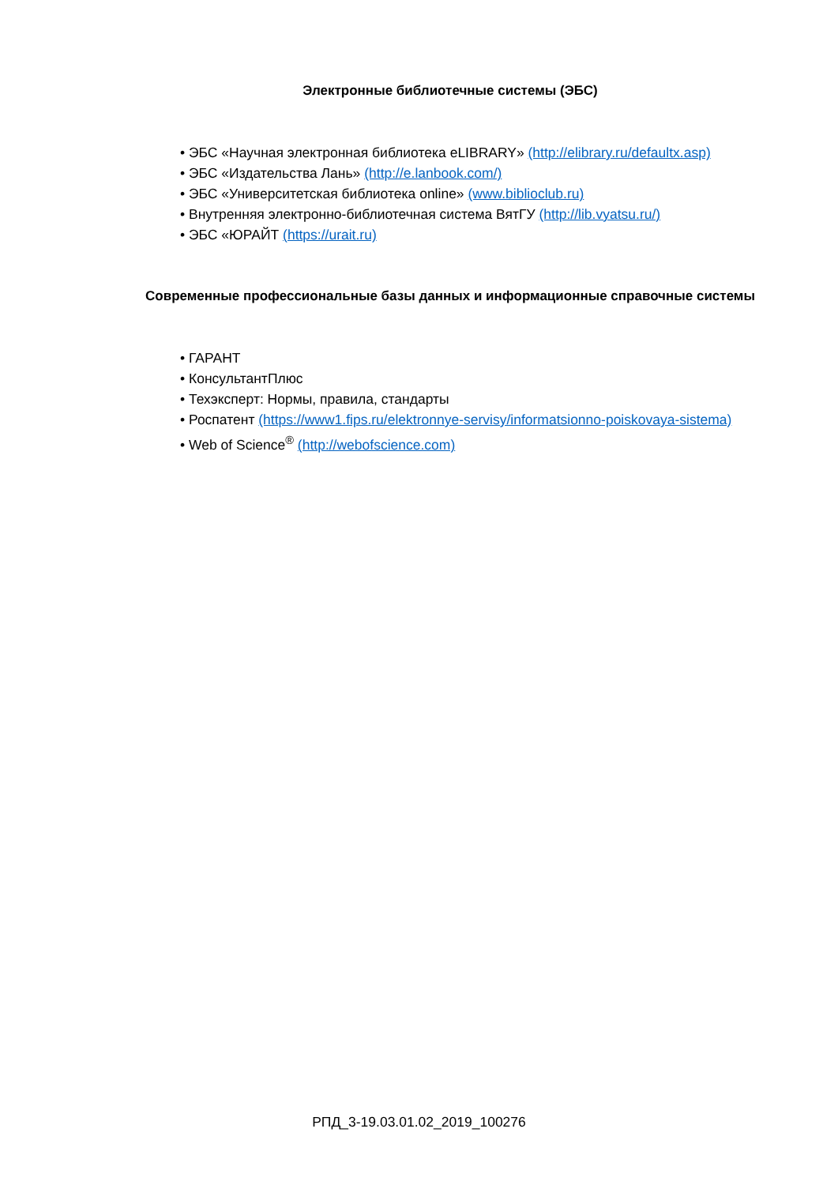Электронные библиотечные системы (ЭБС)
• ЭБС «Научная электронная библиотека eLIBRARY» (http://elibrary.ru/defaultx.asp)
• ЭБС «Издательства Лань» (http://e.lanbook.com/)
• ЭБС «Университетская библиотека online» (www.biblioclub.ru)
• Внутренняя электронно-библиотечная система ВятГУ (http://lib.vyatsu.ru/)
• ЭБС «ЮРАЙТ (https://urait.ru)
Современные профессиональные базы данных и информационные справочные системы
• ГАРАНТ
• КонсультантПлюс
• Техэксперт: Нормы, правила, стандарты
• Роспатент (https://www1.fips.ru/elektronnye-servisy/informatsionno-poiskovaya-sistema)
• Web of Science<sup>®</sup> (http://webofscience.com)
РПД_3-19.03.01.02_2019_100276